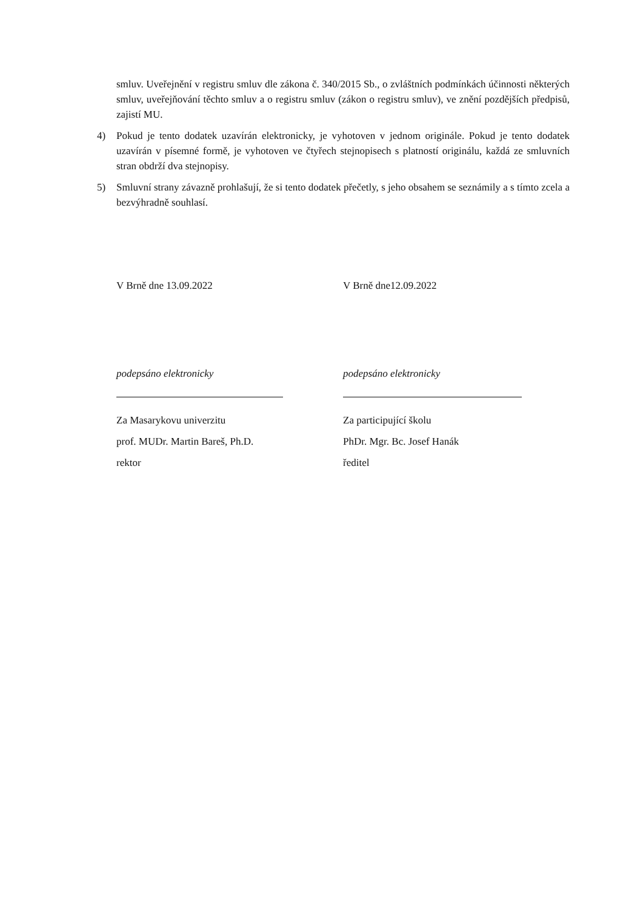smluv. Uveřejnění v registru smluv dle zákona č. 340/2015 Sb., o zvláštních podmínkách účinnosti některých smluv, uveřejňování těchto smluv a o registru smluv (zákon o registru smluv), ve znění pozdějších předpisů, zajistí MU.
4) Pokud je tento dodatek uzavírán elektronicky, je vyhotoven v jednom originále. Pokud je tento dodatek uzavírán v písemné formě, je vyhotoven ve čtyřech stejnopisech s platností originálu, každá ze smluvních stran obdrží dva stejnopisy.
5) Smluvní strany závazně prohlašují, že si tento dodatek přečetly, s jeho obsahem se seznámily a s tímto zcela a bezvýhradně souhlasí.
V Brně dne 13.09.2022
podepsáno elektronicky
Za Masarykovu univerzitu
prof. MUDr. Martin Bareš, Ph.D.
rektor
V Brně dne12.09.2022
podepsáno elektronicky
Za participující školu
PhDr. Mgr. Bc. Josef Hanák
ředitel